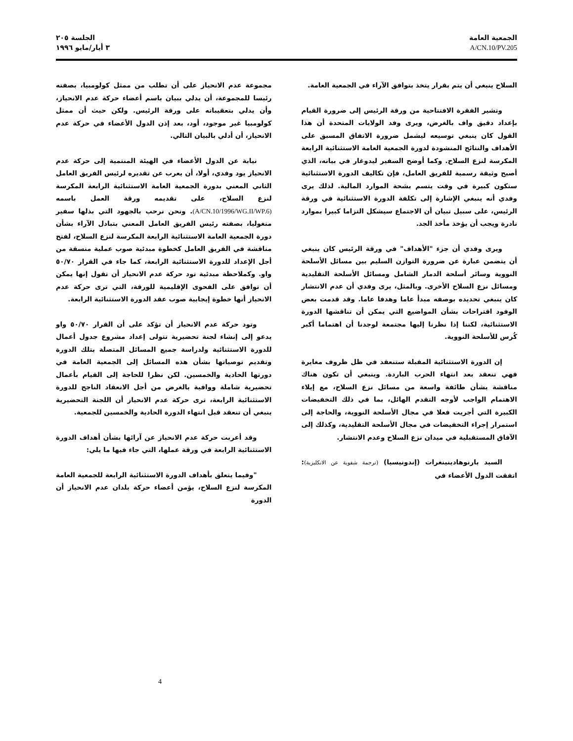الجمعية العامة
A/CN.10/PV.205
الجلسة ٢٠٥
٣ أيار/مايو ١٩٩٦
السلاح ينبغي أن يتم بقرار يتخذ بتوافق الآراء في الجمعية العامة.
وتشير الفقرة الافتتاحية من ورقة الرئيس إلى ضرورة القيام بإعداد دقيق واف بالغرض، ويرى وفد الولايات المتحدة أن هذا القول كان ينبغي توسيعه ليشمل ضرورة الاتفاق المسبق على الأهداف والنتائج المنشودة لدورة الجمعية العامة الاستثنائية الرابعة المكرسة لنزع السلاح. وكما أوضح السفير ليدوغار في بيانه، الذي أصبح وثيقة رسمية للفريق العامل، فإن تكاليف الدورة الاستثنائية ستكون كبيرة في وقت يتسم بشحة الموارد المالية. لذلك يرى وفدي أنه ينبغي الإشارة إلى تكلفة الدورة الاستثنائية في ورقة الرئيس، على سبيل تبيان أن الاجتماع سيشكل التزاما كبيرا بموارد نادرة ويجب أن يؤخذ مأخذ الجد.
ويرى وفدي أن جزء "الأهداف" في ورقة الرئيس كان ينبغي أن يتضمن عبارة عن ضرورة التوازن السليم بين مسائل الأسلحة النووية وسائر أسلحة الدمار الشامل ومسائل الأسلحة التقليدية ومسائل نزع السلاح الأخرى. وبالمثل، يرى وفدي أن عدم الانتشار كان ينبغي تحديده بوصفه مبدأ عاما وهدفا عاما. وقد قدمت بعض الوفود اقتراحات بشأن المواضيع التي يمكن أن تناقشها الدورة الاستثنائية، لكننا إذا نظرنا إليها مجتمعة لوجدنا أن اهتماما أكبر كُرس للأسلحة النووية.
إن الدورة الاستثنائية المقبلة ستنعقد في ظل ظروف مغايرة فهي تنعقد بعد انتهاء الحرب الباردة. وينبغي أن تكون هناك مناقشة بشأن طائفة واسعة من مسائل نزع السلاح، مع إيلاء الاهتمام الواجب لأوجه التقدم الهائل، بما في ذلك التخفيضات الكبيرة التي أجريت فعلا في مجال الأسلحة النووية، والحاجة إلى استمرار إجراء التخفيضات في مجال الأسلحة التقليدية، وكذلك إلى الآفاق المستقبلية في ميدان نزع السلاح وعدم الانتشار.
السيد بارنوهادينينغرات (إندونيسيا) (ترجمة شفوية عن الانكليزية): اتفقت الدول الأعضاء في
مجموعة عدم الانحياز على أن تطلب من ممثل كولومبيا، بصفته رئيسا للمجموعة، أن يدلي ببيان باسم أعضاء حركة عدم الانحياز، وأن يدلي بتعقيباته على ورقة الرئيس. ولكن حيث أن ممثل كولومبيا غير موجود، أود، بعد إذن الدول الأعضاء في حركة عدم الانحياز، أن أدلي بالبيان التالي.
نيابة عن الدول الأعضاء في الهيئة المنتمية إلى حركة عدم الانحياز يود وفدي، أولا، أن يعرب عن تقديره لرئيس الفريق العامل الثاني المعني بدورة الجمعية العامة الاستثنائية الرابعة المكرسة لنزع السلاح، على تقديمه ورقة العمل باسمه (A/CN.10/1996/WG.II/WP.6). ونحن نرحب بالجهود التي بذلها سفير منغوليا، بصفته رئيس الفريق العامل المعني بتبادل الآراء بشأن دورة الجمعية العامة الاستثنائية الرابعة المكرسة لنزع السلاح، لفتح مناقشة في الفريق العامل كخطوة مبدئية صوب عملية منسقة من أجل الإعداد للدورة الاستثنائية الرابعة، كما جاء في القرار ٥٠/٧٠ واو. وكملاحظة مبدئية تود حركة عدم الانحياز أن تقول إنها يمكن أن توافق على الفحوى الإقليمية للورقة، التي ترى حركة عدم الانحياز أنها خطوة إيجابية صوب عقد الدورة الاستثنائية الرابعة.
وتود حركة عدم الانحياز أن تؤكد على أن القرار ٥٠/٧٠ واو يدعو إلى إنشاء لجنة تحضيرية تتولى إعداد مشروع جدول أعمال للدورة الاستثنائية ولدراسة جميع المسائل المتصلة بتلك الدورة وتقديم توصياتها بشأن هذه المسائل إلى الجمعية العامة في دورتها الحادية والخمسين. لكن نظرا للحاجة إلى القيام بأعمال تحضيرية شاملة ووافية بالغرض من أجل الانعقاد الناجح للدورة الاستثنائية الرابعة، ترى حركة عدم الانحياز أن اللجنة التحضيرية ينبغي أن تنعقد قبل انتهاء الدورة الحادية والخمسين للجمعية.
وقد أعربت حركة عدم الانحياز عن آرائها بشأن أهداف الدورة الاستثنائية الرابعة في ورقة عملها، التي جاء فيها ما يلي:
"وفيما يتعلق بأهداف الدورة الاستثنائية الرابعة للجمعية العامة المكرسة لنزع السلاح، يؤمن أعضاء حركة بلدان عدم الانحياز أن الدورة
4